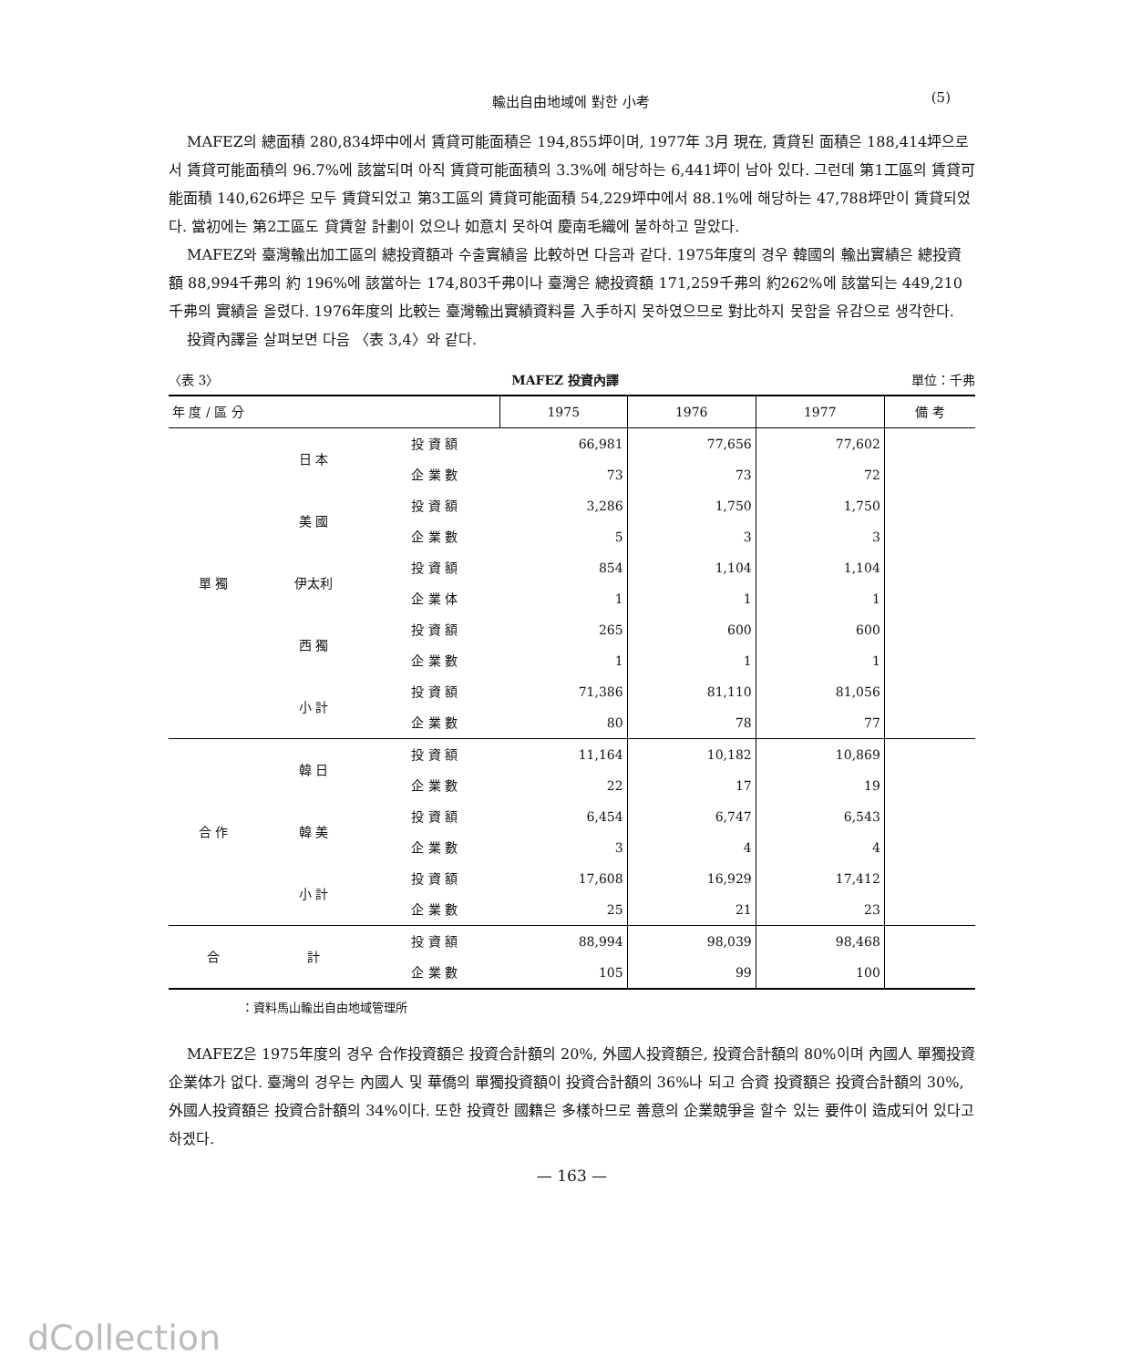輸出自由地域에 對한 小考
(5)
MAFEZ의 總面積 280,834坪中에서 賃貸可能面積은 194,855坪이며, 1977年 3月 現在, 賃貸된 面積은 188,414坪으로서 賃貸可能面積의 96.7%에 該當되며 아직 賃貸可能面積의 3.3%에 해당하는 6,441坪이 남아 있다. 그런데 第1工區의 賃貸可能面積 140,626坪은 모두 賃貸되었고 第3工區의 賃貸可能面積 54,229坪中에서 88.1%에 해당하는 47,788坪만이 賃貸되었다. 當初에는 第2工區도 貸賃할 計劃이 었으나 如意치 못하여 慶南毛織에 불하하고 말았다.
MAFEZ와 臺灣輸出加工區의 總投資額과 수출實績을 比較하면 다음과 같다. 1975年度의 경우 韓國의 輸出實績은 總投資額 88,994千弗의 約 196%에 該當하는 174,803千弗이나 臺灣은 總投資額 171,259千弗의 約262%에 該當되는 449,210千弗의 實績을 올렸다. 1976年度의 比較는 臺灣輸出實績資料를 入手하지 못하였으므로 對比하지 못함을 유감으로 생각한다.
投資內譯을 살펴보면 다음 〈表 3,4〉와 같다.
〈表 3〉 MAFEZ 投資內譯 單位：千弗
| 年 度 / 區 分 | | | 1975 | 1976 | 1977 | 備 考 |
| --- | --- | --- | --- | --- | --- | --- |
| 單 獨 | 日 本 | 投 資 額 | 66,981 | 77,656 | 77,602 | |
| | | 企 業 數 | 73 | 73 | 72 | |
| | 美 國 | 投 資 額 | 3,286 | 1,750 | 1,750 | |
| | | 企 業 數 | 5 | 3 | 3 | |
| | 伊太利 | 投 資 額 | 854 | 1,104 | 1,104 | |
| | | 企 業 体 | 1 | 1 | 1 | |
| | 西 獨 | 投 資 額 | 265 | 600 | 600 | |
| | | 企 業 數 | 1 | 1 | 1 | |
| | 小 計 | 投 資 額 | 71,386 | 81,110 | 81,056 | |
| | | 企 業 數 | 80 | 78 | 77 | |
| 合 作 | 韓 日 | 投 資 額 | 11,164 | 10,182 | 10,869 | |
| | | 企 業 數 | 22 | 17 | 19 | |
| | 韓 美 | 投 資 額 | 6,454 | 6,747 | 6,543 | |
| | | 企 業 數 | 3 | 4 | 4 | |
| | 小 計 | 投 資 額 | 17,608 | 16,929 | 17,412 | |
| | | 企 業 數 | 25 | 21 | 23 | |
| 合 | 計 | 投 資 額 | 88,994 | 98,039 | 98,468 | |
| | | 企 業 數 | 105 | 99 | 100 | |
：資料馬山輸出自由地域管理所
MAFEZ은 1975年度의 경우 合作投資額은 投資合計額의 20%, 外國人投資額은, 投資合計額의 80%이며 內國人 單獨投資企業体가 없다. 臺灣의 경우는 內國人 및 華僑의 單獨投資額이 投資合計額의 36%나 되고 合資 投資額은 投資合計額의 30%, 外國人投資額은 投資合計額의 34%이다. 또한 投資한 國籍은 多樣하므로 善意의 企業競爭을 할수 있는 要件이 造成되어 있다고 하겠다.
— 163 —
dCollection